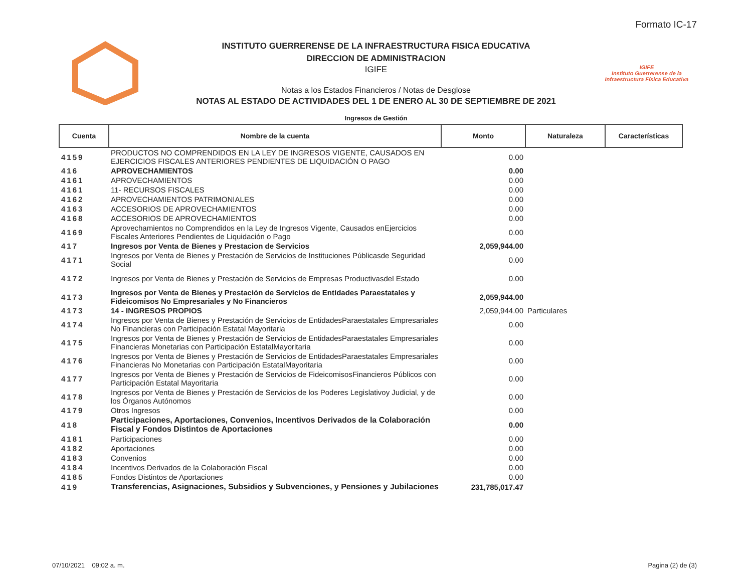Formato IC-17
INSTITUTO GUERRERENSE DE LA INFRAESTRUCTURA FISICA EDUCATIVA
DIRECCION DE ADMINISTRACION
IGIFE
Notas a los Estados Financieros / Notas de Desglose
NOTAS AL ESTADO DE ACTIVIDADES DEL 1 DE ENERO AL 30 DE SEPTIEMBRE DE 2021
IGIFE
Instituto Guerrerense de la Infraestructura Física Educativa
Ingresos de Gestión
| Cuenta | Nombre de la cuenta | Monto | Naturaleza | Características |
| --- | --- | --- | --- | --- |
| 4159 | PRODUCTOS NO COMPRENDIDOS EN LA LEY DE INGRESOS VIGENTE, CAUSADOS EN EJERCICIOS FISCALES ANTERIORES PENDIENTES DE LIQUIDACIÓN O PAGO | 0.00 | | |
| 416 | APROVECHAMIENTOS | 0.00 | | |
| 4161 | APROVECHAMIENTOS | 0.00 | | |
| 4161 | 11- RECURSOS FISCALES | 0.00 | | |
| 4162 | APROVECHAMIENTOS PATRIMONIALES | 0.00 | | |
| 4163 | ACCESORIOS DE APROVECHAMIENTOS | 0.00 | | |
| 4168 | ACCESORIOS DE APROVECHAMIENTOS | 0.00 | | |
| 4169 | Aprovechamientos no Comprendidos en la Ley de Ingresos Vigente, Causados enEjercicios Fiscales Anteriores Pendientes de Liquidación o Pago | 0.00 | | |
| 417 | Ingresos por Venta de Bienes y Prestacion de Servicios | 2,059,944.00 | | |
| 4171 | Ingresos por Venta de Bienes y Prestación de Servicios de Instituciones Públicasde Seguridad Social | 0.00 | | |
| 4172 | Ingresos por Venta de Bienes y Prestación de Servicios de Empresas Productivasdel Estado | 0.00 | | |
| 4173 | Ingresos por Venta de Bienes y Prestación de Servicios de Entidades Paraestatales y Fideicomisos No Empresariales y No Financieros | 2,059,944.00 | | |
| 4173 | 14 - INGRESOS PROPIOS | 2,059,944.00 | Particulares | |
| 4174 | Ingresos por Venta de Bienes y Prestación de Servicios de EntidadesParaestatales Empresariales No Financieras con Participación Estatal Mayoritaria | 0.00 | | |
| 4175 | Ingresos por Venta de Bienes y Prestación de Servicios de EntidadesParaestatales Empresariales Financieras Monetarias con Participación EstatalMayoritaria | 0.00 | | |
| 4176 | Ingresos por Venta de Bienes y Prestación de Servicios de EntidadesParaestatales Empresariales Financieras No Monetarias con Participación EstatalMayoritaria | 0.00 | | |
| 4177 | Ingresos por Venta de Bienes y Prestación de Servicios de FideicomisosFinancieros Públicos con Participación Estatal Mayoritaria | 0.00 | | |
| 4178 | Ingresos por Venta de Bienes y Prestación de Servicios de los Poderes Legislativoy Judicial, y de los Órganos Autónomos | 0.00 | | |
| 4179 | Otros Ingresos | 0.00 | | |
| 418 | Participaciones, Aportaciones, Convenios, Incentivos Derivados de la Colaboración Fiscal y Fondos Distintos de Aportaciones | 0.00 | | |
| 4181 | Participaciones | 0.00 | | |
| 4182 | Aportaciones | 0.00 | | |
| 4183 | Convenios | 0.00 | | |
| 4184 | Incentivos Derivados de la Colaboración Fiscal | 0.00 | | |
| 4185 | Fondos Distintos de Aportaciones | 0.00 | | |
| 419 | Transferencias, Asignaciones, Subsidios y Subvenciones, y Pensiones y Jubilaciones | 231,785,017.47 | | |
07/10/2021 09:02 a. m. Pagina (2) de (3)